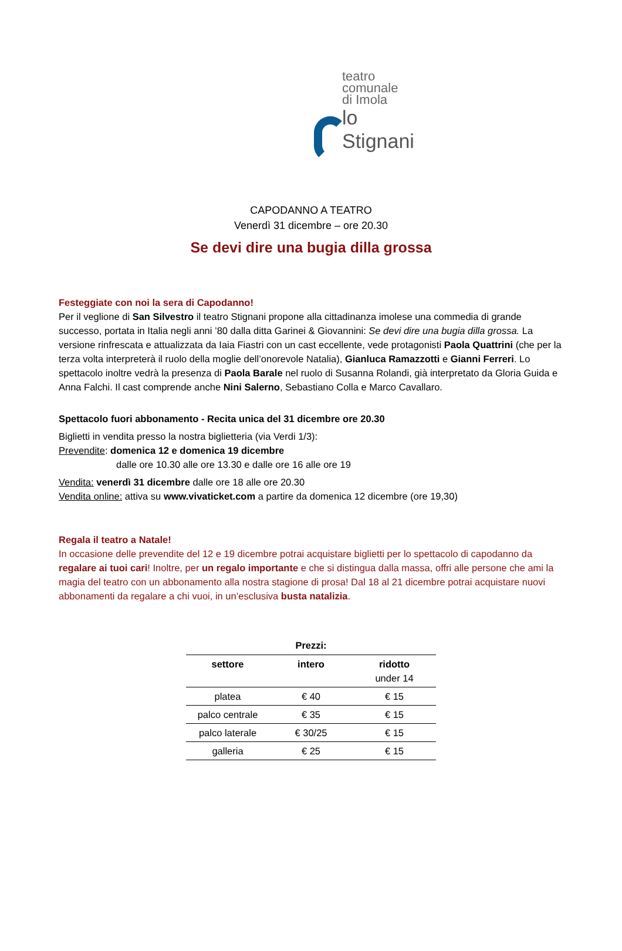teatro
comunale
di Imola
lo Stignani
CAPODANNO A TEATRO
Venerdì 31 dicembre – ore 20.30
Se devi dire una bugia dilla grossa
Festeggiate con noi la sera di Capodanno!
Per il veglione di San Silvestro il teatro Stignani propone alla cittadinanza imolese una commedia di grande successo, portata in Italia negli anni ’80 dalla ditta Garinei & Giovannini: Se devi dire una bugia dilla grossa. La versione rinfrescata e attualizzata da Iaia Fiastri con un cast eccellente, vede protagonisti Paola Quattrini (che per la terza volta interpreterà il ruolo della moglie dell’onorevole Natalia), Gianluca Ramazzotti e Gianni Ferreri. Lo spettacolo inoltre vedrà la presenza di Paola Barale nel ruolo di Susanna Rolandi, già interpretato da Gloria Guida e Anna Falchi. Il cast comprende anche Nini Salerno, Sebastiano Colla e Marco Cavallaro.
Spettacolo fuori abbonamento - Recita unica del 31 dicembre ore 20.30
Biglietti in vendita presso la nostra biglietteria (via Verdi 1/3):
Prevendite: domenica 12 e domenica 19 dicembre
dalle ore 10.30 alle ore 13.30 e dalle ore 16 alle ore 19
Vendita: venerdì 31 dicembre dalle ore 18 alle ore 20.30
Vendita online: attiva su www.vivaticket.com a partire da domenica 12 dicembre (ore 19,30)
Regala il teatro a Natale!
In occasione delle prevendite del 12 e 19 dicembre potrai acquistare biglietti per lo spettacolo di capodanno da regalare ai tuoi cari! Inoltre, per un regalo importante e che si distingua dalla massa, offri alle persone che ami la magia del teatro con un abbonamento alla nostra stagione di prosa! Dal 18 al 21 dicembre potrai acquistare nuovi abbonamenti da regalare a chi vuoi, in un’esclusiva busta natalizia.
Prezzi:
| settore | intero | ridotto under 14 |
| --- | --- | --- |
| platea | € 40 | € 15 |
| palco centrale | € 35 | € 15 |
| palco laterale | € 30/25 | € 15 |
| galleria | € 25 | € 15 |